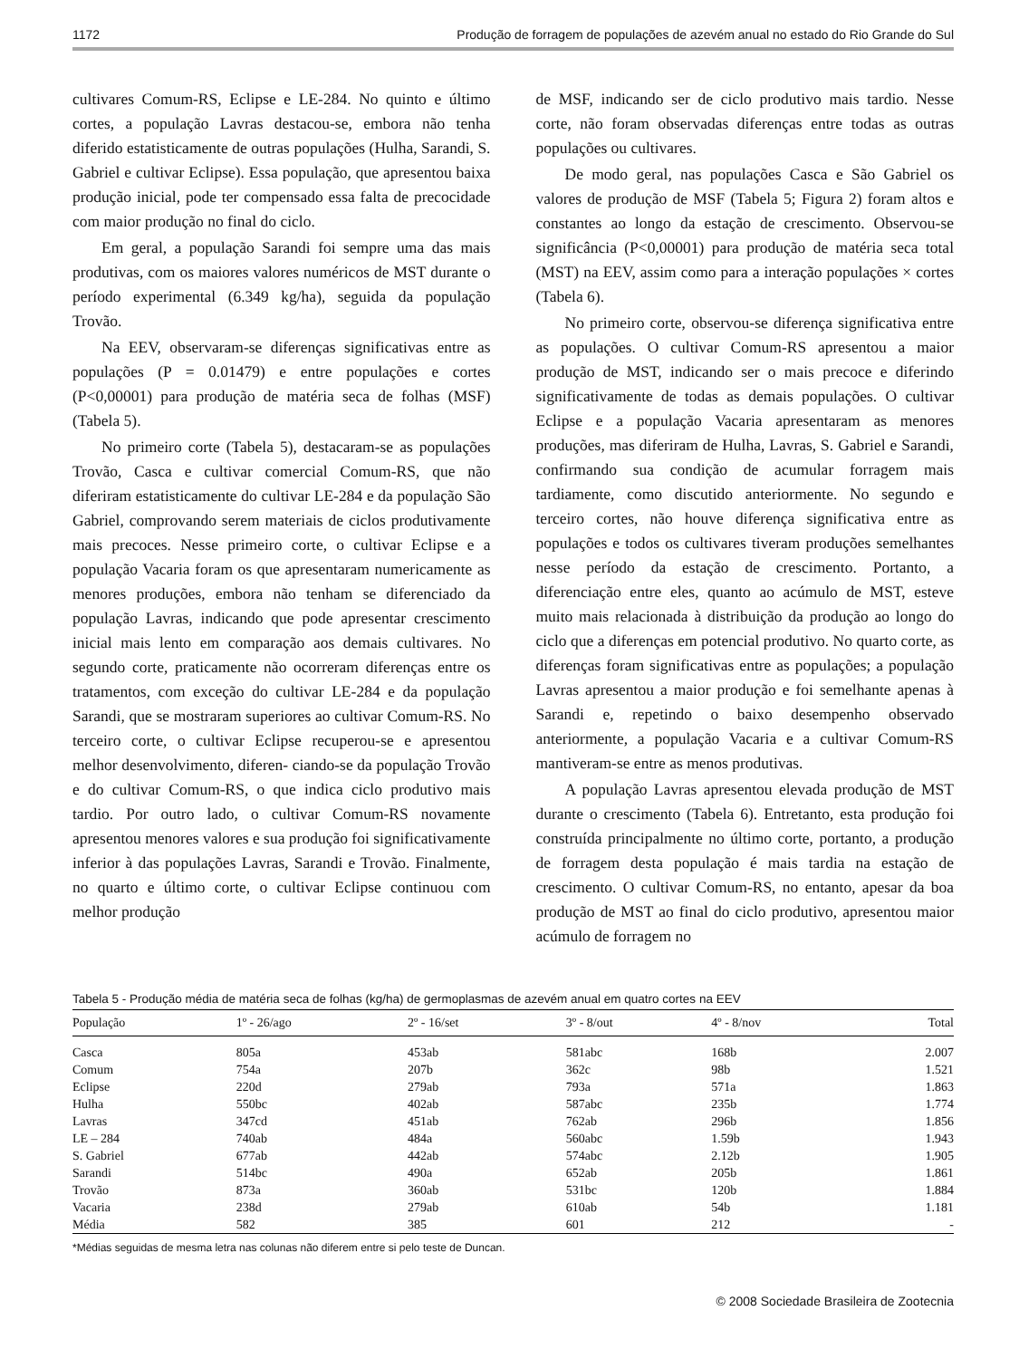1172 Produção de forragem de populações de azevém anual no estado do Rio Grande do Sul
cultivares Comum-RS, Eclipse e LE-284. No quinto e último cortes, a população Lavras destacou-se, embora não tenha diferido estatisticamente de outras populações (Hulha, Sarandi, S. Gabriel e cultivar Eclipse). Essa população, que apresentou baixa produção inicial, pode ter compensado essa falta de precocidade com maior produção no final do ciclo.
Em geral, a população Sarandi foi sempre uma das mais produtivas, com os maiores valores numéricos de MST durante o período experimental (6.349 kg/ha), seguida da população Trovão.
Na EEV, observaram-se diferenças significativas entre as populações (P = 0.01479) e entre populações e cortes (P<0,00001) para produção de matéria seca de folhas (MSF) (Tabela 5).
No primeiro corte (Tabela 5), destacaram-se as populações Trovão, Casca e cultivar comercial Comum-RS, que não diferiram estatisticamente do cultivar LE-284 e da população São Gabriel, comprovando serem materiais de ciclos produtivamente mais precoces. Nesse primeiro corte, o cultivar Eclipse e a população Vacaria foram os que apresentaram numericamente as menores produções, embora não tenham se diferenciado da população Lavras, indicando que pode apresentar crescimento inicial mais lento em comparação aos demais cultivares. No segundo corte, praticamente não ocorreram diferenças entre os tratamentos, com exceção do cultivar LE-284 e da população Sarandi, que se mostraram superiores ao cultivar Comum-RS. No terceiro corte, o cultivar Eclipse recuperou-se e apresentou melhor desenvolvimento, diferen- ciando-se da população Trovão e do cultivar Comum-RS, o que indica ciclo produtivo mais tardio. Por outro lado, o cultivar Comum-RS novamente apresentou menores valores e sua produção foi significativamente inferior à das populações Lavras, Sarandi e Trovão. Finalmente, no quarto e último corte, o cultivar Eclipse continuou com melhor produção
de MSF, indicando ser de ciclo produtivo mais tardio. Nesse corte, não foram observadas diferenças entre todas as outras populações ou cultivares.
De modo geral, nas populações Casca e São Gabriel os valores de produção de MSF (Tabela 5; Figura 2) foram altos e constantes ao longo da estação de crescimento. Observou-se significância (P<0,00001) para produção de matéria seca total (MST) na EEV, assim como para a interação populações × cortes (Tabela 6).
No primeiro corte, observou-se diferença significativa entre as populações. O cultivar Comum-RS apresentou a maior produção de MST, indicando ser o mais precoce e diferindo significativamente de todas as demais populações. O cultivar Eclipse e a população Vacaria apresentaram as menores produções, mas diferiram de Hulha, Lavras, S. Gabriel e Sarandi, confirmando sua condição de acumular forragem mais tardiamente, como discutido anteriormente. No segundo e terceiro cortes, não houve diferença significativa entre as populações e todos os cultivares tiveram produções semelhantes nesse período da estação de crescimento. Portanto, a diferenciação entre eles, quanto ao acúmulo de MST, esteve muito mais relacionada à distribuição da produção ao longo do ciclo que a diferenças em potencial produtivo. No quarto corte, as diferenças foram significativas entre as populações; a população Lavras apresentou a maior produção e foi semelhante apenas à Sarandi e, repetindo o baixo desempenho observado anteriormente, a população Vacaria e a cultivar Comum-RS mantiveram-se entre as menos produtivas.
A população Lavras apresentou elevada produção de MST durante o crescimento (Tabela 6). Entretanto, esta produção foi construída principalmente no último corte, portanto, a produção de forragem desta população é mais tardia na estação de crescimento. O cultivar Comum-RS, no entanto, apesar da boa produção de MST ao final do ciclo produtivo, apresentou maior acúmulo de forragem no
Tabela 5 - Produção média de matéria seca de folhas (kg/ha) de germoplasmas de azevém anual em quatro cortes na EEV
| População | 1º - 26/ago | 2º - 16/set | 3º - 8/out | 4º - 8/nov | Total |
| --- | --- | --- | --- | --- | --- |
| Casca | 805a | 453ab | 581abc | 168b | 2.007 |
| Comum | 754a | 207b | 362c | 98b | 1.521 |
| Eclipse | 220d | 279ab | 793a | 571a | 1.863 |
| Hulha | 550bc | 402ab | 587abc | 235b | 1.774 |
| Lavras | 347cd | 451ab | 762ab | 296b | 1.856 |
| LE – 284 | 740ab | 484a | 560abc | 1.59b | 1.943 |
| S. Gabriel | 677ab | 442ab | 574abc | 2.12b | 1.905 |
| Sarandi | 514bc | 490a | 652ab | 205b | 1.861 |
| Trovão | 873a | 360ab | 531bc | 120b | 1.884 |
| Vacaria | 238d | 279ab | 610ab | 54b | 1.181 |
| Média | 582 | 385 | 601 | 212 | - |
*Médias seguidas de mesma letra nas colunas não diferem entre si pelo teste de Duncan.
© 2008 Sociedade Brasileira de Zootecnia